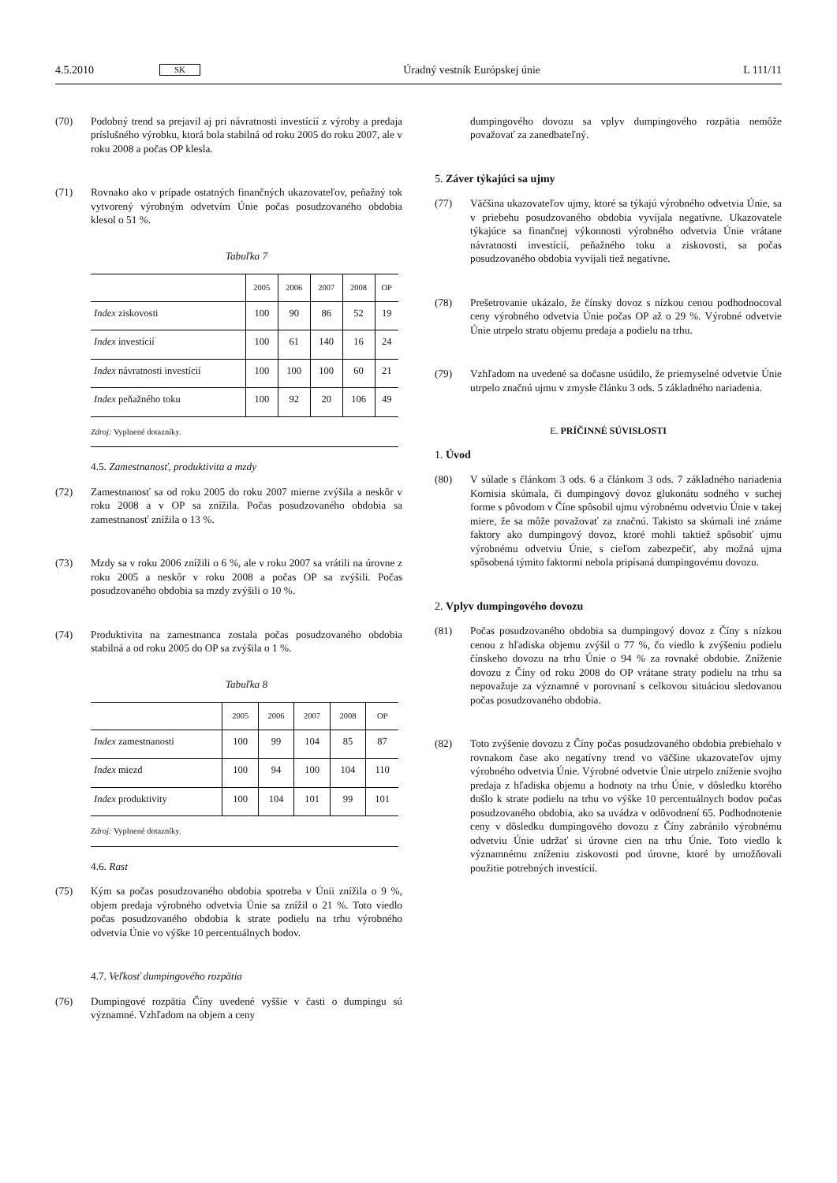4.5.2010 SK Úradný vestník Európskej únie L 111/11
(70) Podobný trend sa prejavil aj pri návratnosti investícií z výroby a predaja príslušného výrobku, ktorá bola stabilná od roku 2005 do roku 2007, ale v roku 2008 a počas OP klesla.
(71) Rovnako ako v prípade ostatných finančných ukazovateľov, peňažný tok vytvorený výrobným odvetvím Únie počas posudzovaného obdobia klesol o 51 %.
Tabuľka 7
| | 2005 | 2006 | 2007 | 2008 | OP |
| --- | --- | --- | --- | --- | --- |
| Index ziskovosti | 100 | 90 | 86 | 52 | 19 |
| Index investícií | 100 | 61 | 140 | 16 | 24 |
| Index návratnosti investícií | 100 | 100 | 100 | 60 | 21 |
| Index peňažného toku | 100 | 92 | 20 | 106 | 49 |
| Zdroj: Vyplnené dotazníky. | | | | | |
4.5. Zamestnanosť, produktivita a mzdy
(72) Zamestnanosť sa od roku 2005 do roku 2007 mierne zvýšila a neskôr v roku 2008 a v OP sa znížila. Počas posudzovaného obdobia sa zamestnanosť znížila o 13 %.
(73) Mzdy sa v roku 2006 znížili o 6 %, ale v roku 2007 sa vrátili na úrovne z roku 2005 a neskôr v roku 2008 a počas OP sa zvýšili. Počas posudzovaného obdobia sa mzdy zvýšili o 10 %.
(74) Produktivita na zamestnanca zostala počas posudzovaného obdobia stabilná a od roku 2005 do OP sa zvýšila o 1 %.
Tabuľka 8
| | 2005 | 2006 | 2007 | 2008 | OP |
| --- | --- | --- | --- | --- | --- |
| Index zamestnanosti | 100 | 99 | 104 | 85 | 87 |
| Index miezd | 100 | 94 | 100 | 104 | 110 |
| Index produktivity | 100 | 104 | 101 | 99 | 101 |
| Zdroj: Vyplnené dotazníky. | | | | | |
4.6. Rast
(75) Kým sa počas posudzovaného obdobia spotreba v Únii znížila o 9 %, objem predaja výrobného odvetvia Únie sa znížil o 21 %. Toto viedlo počas posudzovaného obdobia k strate podielu na trhu výrobného odvetvia Únie vo výške 10 percentuálnych bodov.
4.7. Veľkosť dumpingového rozpätia
(76) Dumpingové rozpätia Číny uvedené vyššie v časti o dumpingu sú významné. Vzhľadom na objem a ceny
dumpingového dovozu sa vplyv dumpingového rozpätia nemôže považovať za zanedbateľný.
5. Záver týkajúci sa ujmy
(77) Väčšina ukazovateľov ujmy, ktoré sa týkajú výrobného odvetvia Únie, sa v priebehu posudzovaného obdobia vyvíjala negatívne. Ukazovatele týkajúce sa finančnej výkonnosti výrobného odvetvia Únie vrátane návratnosti investícií, peňažného toku a ziskovosti, sa počas posudzovaného obdobia vyvíjali tiež negatívne.
(78) Prešetrovanie ukázalo, že čínsky dovoz s nízkou cenou podhodnocoval ceny výrobného odvetvia Únie počas OP až o 29 %. Výrobné odvetvie Únie utrpelo stratu objemu predaja a podielu na trhu.
(79) Vzhľadom na uvedené sa dočasne usúdilo, že priemyselné odvetvie Únie utrpelo značnú ujmu v zmysle článku 3 ods. 5 základného nariadenia.
E. PRÍČINNÉ SÚVISLOSTI
1. Úvod
(80) V súlade s článkom 3 ods. 6 a článkom 3 ods. 7 základného nariadenia Komisia skúmala, či dumpingový dovoz glukonátu sodného v suchej forme s pôvodom v Číne spôsobil ujmu výrobnému odvetviu Únie v takej miere, že sa môže považovať za značnú. Takisto sa skúmali iné známe faktory ako dumpingový dovoz, ktoré mohli taktiež spôsobiť ujmu výrobnému odvetviu Únie, s cieľom zabezpečiť, aby možná ujma spôsobená týmito faktormi nebola pripísaná dumpingovému dovozu.
2. Vplyv dumpingového dovozu
(81) Počas posudzovaného obdobia sa dumpingový dovoz z Číny s nízkou cenou z hľadiska objemu zvýšil o 77 %, čo viedlo k zvýšeniu podielu čínskeho dovozu na trhu Únie o 94 % za rovnaké obdobie. Zníženie dovozu z Číny od roku 2008 do OP vrátane straty podielu na trhu sa nepovažuje za významné v porovnaní s celkovou situáciou sledovanou počas posudzovaného obdobia.
(82) Toto zvýšenie dovozu z Číny počas posudzovaného obdobia prebiehalo v rovnakom čase ako negatívny trend vo väčšine ukazovateľov ujmy výrobného odvetvia Únie. Výrobné odvetvie Únie utrpelo zníženie svojho predaja z hľadiska objemu a hodnoty na trhu Únie, v dôsledku ktorého došlo k strate podielu na trhu vo výške 10 percentuálnych bodov počas posudzovaného obdobia, ako sa uvádza v odôvodnení 65. Podhodnotenie ceny v dôsledku dumpingového dovozu z Číny zabránilo výrobnému odvetviu Únie udržať si úrovne cien na trhu Únie. Toto viedlo k významnému zníženiu ziskovosti pod úrovne, ktoré by umožňovali použitie potrebných investícií.